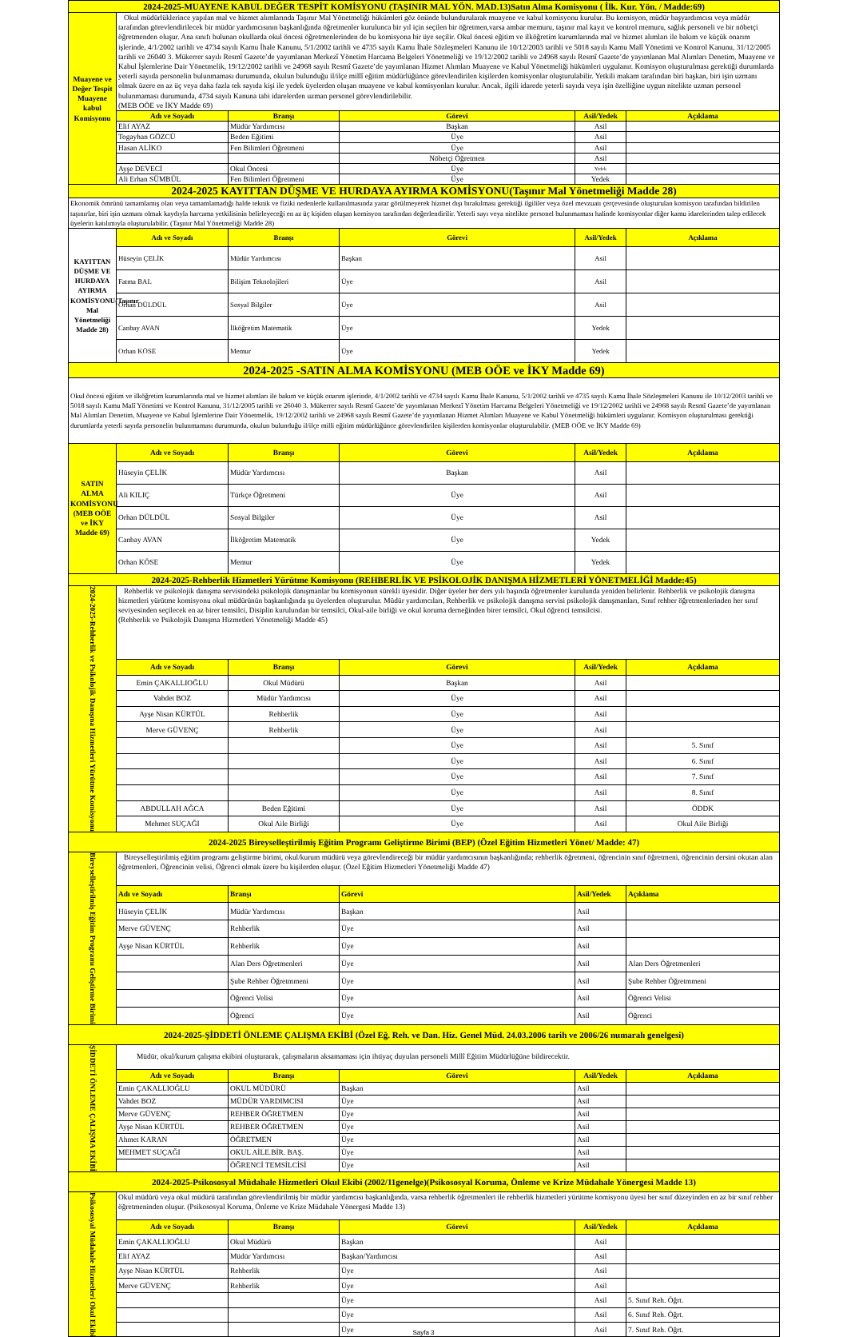| 2024-2025-MUAYENE KABUL DEĞER TESPİT KOMİSYONU (TAŞINIR MAL YÖN. MAD.13)Satın Alma Komisyonu ( İlk. Kur. Yön. / Madde:69) | | | | | |
| Muayene ve Değer Tespit Muayene kabul Komisyonu | Okul müdürlüklerince yapılan mal ve hizmet alımlarında Taşınır Mal Yönetmeliği hükümleri göz önünde bulundurularak muayene ve kabul komisyonu kurulur. Bu komisyon, müdür başyardımcısı veya müdür tarafından görevlendirilecek bir müdür yardımcısının başkanlığında öğretmenler kurulunca bir yıl için seçilen bir öğretmen,varsa ambar memuru, taşınır mal kayıt ve kontrol memuru, sağlık personeli ve bir nöbetçi öğretmenden oluşur. Ana sınıfı bulunan okullarda okul öncesi öğretmenlerinden de bu komisyona bir üye seçilir. Okul öncesi eğitim ve ilköğretim kurumlarında mal ve hizmet alımları ile bakım ve küçük onarım işlerinde, 4/1/2002 tarihli ve 4734 sayılı Kamu İhale Kanunu, 5/1/2002 tarihli ve 4735 sayılı Kamu İhale Sözleşmeleri Kanunu ile 10/12/2003 tarihli ve 5018 sayılı Kamu Malî Yönetimi ve Kontrol Kanunu, 31/12/2005 tarihli ve 26040 3. Mükerrer sayılı Resmî Gazete’de yayımlanan Merkezî Yönetim Harcama Belgeleri Yönetmeliği ve 19/12/2002 tarihli ve 24968 sayılı Resmî Gazete’de yayımlanan Mal Alımları Denetim, Muayene ve Kabul İşlemlerine Dair Yönetmelik, 19/12/2002 tarihli ve 24968 sayılı Resmî Gazete’de yayımlanan Hizmet Alımları Muayene ve Kabul Yönetmeliği hükümleri uygulanır. Komisyon oluşturulması gerektiği durumlarda yeterli sayıda personelin bulunmaması durumunda, okulun bulunduğu il/ilçe millî eğitim müdürlüğünce görevlendirilen kişilerden komisyonlar oluşturulabilir. Yetkili makam tarafından biri başkan, biri işin uzmanı olmak üzere en az üç veya daha fazla tek sayıda kişi ile yedek üyelerden oluşan muayene ve kabul komisyonları kurulur. Ancak, ilgili idarede yeterli sayıda veya işin özelliğine uygun nitelikte uzman personel bulunmaması durumunda, 4734 sayılı Kanuna tabi idarelerden uzman personel görevlendirilebilir. (MEB OÖE ve İKY Madde 69) | | | | |
| | Adı ve Soyadı | Branşı | Görevi | Asil/Yedek | Açıklama |
| | Elif AYAZ | Müdür Yardımcısı | Başkan | Asil | |
| | Togayhan GÖZCÜ | Beden Eğitimi | Üye | Asil | |
| | Hasan ALİKO | Fen Bilimleri Öğretmeni | Üye | Asil | |
| | | | Nöbetçi Öğretmen | Asil | |
| | Ayşe DEVECİ | Okul Öncesi | Üye | Yedek | |
| | Ali Erhan SÜMBÜL | Fen Bilimleri Öğretmeni | Üye | Yedek | |
| 2024-2025 KAYITTAN DÜŞME VE HURDAYA AYIRMA KOMİSYONU(Taşınır Mal Yönetmeliği Madde 28) | | | | | |
| Ekonomik ömrünü tamamlamış olan veya tamamlamadığı halde teknik ve fiziki nedenlerle kullanılmasında yarar görülmeyerek hizmet dışı bırakılması gerektiği ilgililer veya özel mevzuatı çerçevesinde oluşturulan komisyon tarafından bildirilen taşınırlar, biri işin uzmanı olmak kaydıyla harcama yetkilisinin belirleyeceği en az üç kişiden oluşan komisyon tarafından değerlendirilir. Yeterli sayı veya nitelikte personel bulunmaması halinde komisyonlar diğer kamu idarelerinden talep edilecek üyelerin katılımıyla oluşturulabilir. (Taşınır Mal Yönetmeliği Madde 28) | | | | | |
| KAYITTAN DÜŞME VE HURDAYA AYIRMA KOMİSYONU(Taşınır Mal Yönetmeliği Madde 28) | Adı ve Soyadı | Branşı | Görevi | Asil/Yedek | Açıklama |
| | Hüseyin ÇELİK | Müdür Yardımcısı | Başkan | Asil | |
| | Fatma BAL | Bilişim Teknolojileri | Üye | Asil | |
| | Orhan DÜLDÜL | Sosyal Bilgiler | Üye | Asil | |
| | Canbay AVAN | İlköğretim Matematik | Üye | Yedek | |
| | Orhan KÖSE | Memur | Üye | Yedek | |
| 2024-2025 -SATIN ALMA KOMİSYONU (MEB OÖE ve İKY Madde 69) | | | | | |
| Okul öncesi eğitim ve ilköğretim kurumlarında mal ve hizmet alımları ile bakım ve küçük onarım işlerinde, 4/1/2002 tarihli ve 4734 sayılı Kamu İhale Kanunu, 5/1/2002 tarihli ve 4735 sayılı Kamu İhale Sözleşmeleri Kanunu ile 10/12/2003 tarihli ve 5018 sayılı Kamu Malî Yönetimi ve Kontrol Kanunu, 31/12/2005 tarihli ve 26040 3. Mükerrer sayılı Resmî Gazete’de yayımlanan Merkezî Yönetim Harcama Belgeleri Yönetmeliği ve 19/12/2002 tarihli ve 24968 sayılı Resmî Gazete’de yayımlanan Mal Alımları Denetim, Muayene ve Kabul İşlemlerine Dair Yönetmelik, 19/12/2002 tarihli ve 24968 sayılı Resmî Gazete’de yayımlanan Hizmet Alımları Muayene ve Kabul Yönetmeliği hükümleri uygulanır. Komisyon oluşturulması gerektiği durumlarda yeterli sayıda personelin bulunmaması durumunda, okulun bulunduğu il/ilçe milli eğitim müdürlüğünce görevlendirilen kişilerden komisyonlar oluşturulabilir. (MEB OÖE ve İKY Madde 69) | | | | | |
| SATIN ALMA KOMİSYONU (MEB OÖE ve İKY Madde 69) | Adı ve Soyadı | Branşı | Görevi | Asil/Yedek | Açıklama |
| | Hüseyin ÇELİK | Müdür Yardımcısı | Başkan | Asil | |
| | Ali KILIÇ | Türkçe Öğretmeni | Üye | Asil | |
| | Orhan DÜLDÜL | Sosyal Bilgiler | Üye | Asil | |
| | Canbay AVAN | İlköğretim Matematik | Üye | Yedek | |
| | Orhan KÖSE | Memur | Üye | Yedek | |
| 2024-2025-Rehberlik Hizmetleri Yürütme Komisyonu (REHBERLİK VE PSİKOLOJİK DANIŞMA HİZMETLERİ YÖNETMELİĞİ Madde:45) | | | | | |
| 2024-2025-Rehberlik ve Psikolojik Danışma Hizmetleri Yürütme Komisyonu | Rehberlik ve psikolojik danışma servisindeki psikolojik danışmanlar bu komisyonun sürekli üyesidir. Diğer üyeler her ders yılı başında öğretmenler kurulunda yeniden belirlenir. Rehberlik ve psikolojik danışma hizmetleri yürütme komisyonu okul müdürünün başkanlığında şu üyelerden oluşturulur. Müdür yardımcıları, Rehberlik ve psikolojik danışma servisi psikolojik danışmanları, Sınıf rehber öğretmenlerinden her sınıf seviyesinden seçilecek en az birer temsilci, Disiplin kurulundan bir temsilci, Okul-aile birliği ve okul koruma derneğinden birer temsilci, Okul öğrenci temsilcisi. (Rehberlik ve Psikolojik Danışma Hizmetleri Yönetmeliği Madde 45) | | | | |
| | Adı ve Soyadı | Branşı | Görevi | Asil/Yedek | Açıklama |
| | Emin ÇAKALLIOĞLU | Okul Müdürü | Başkan | Asil | |
| | Vahdet BOZ | Müdür Yardımcısı | Üye | Asil | |
| | Ayşe Nisan KÜRTÜL | Rehberlik | Üye | Asil | |
| | Merve GÜVENÇ | Rehberlik | Üye | Asil | |
| | | | Üye | Asil | 5. Sınıf |
| | | | Üye | Asil | 6. Sınıf |
| | | | Üye | Asil | 7. Sınıf |
| | | | Üye | Asil | 8. Sınıf |
| | ABDULLAH AĞCA | Beden Eğitimi | Üye | Asil | ÖDDK |
| | Mehmet SUÇAĞI | Okul Aile Birliği | Üye | Asil | Okul Aile Birliği |
| 2024-2025 Bireyselleştirilmiş Eğitim Programı Geliştirme Birimi (BEP) (Özel Eğitim Hizmetleri Yönet/ Madde: 47) | | | | | |
| Bireyselleştirilmiş Eğitim Programı Geliştirme Birimi | Bireyselleştirilmiş eğitim programı geliştirme birimi, okul/kurum müdürü veya görevlendireceği bir müdür yardımcısının başkanlığında; rehberlik öğretmeni, öğrencinin sınıf öğretmeni, öğrencinin dersini okutan alan öğretmenleri, Öğrencinin velisi, Öğrenci olmak üzere bu kişilerden oluşur. (Özel Eğitim Hizmetleri Yönetmeliği Madde 47) | | | | |
| | Adı ve Soyadı | Branşı | Görevi | Asil/Yedek | Açıklama |
| | Hüseyin ÇELİK | Müdür Yardımcısı | Başkan | Asil | |
| | Merve GÜVENÇ | Rehberlik | Üye | Asil | |
| | Ayşe Nisan KÜRTÜL | Rehberlik | Üye | Asil | |
| | | Alan Ders Öğretmenleri | Üye | Asil | Alan Ders Öğretmenleri |
| | | Şube Rehber Öğretmmeni | Üye | Asil | Şube Rehber Öğretmmeni |
| | | Öğrenci Velisi | Üye | Asil | Öğrenci Velisi |
| | | Öğrenci | Üye | Asil | Öğrenci |
| 2024-2025-ŞİDDETİ ÖNLEME ÇALIŞMA EKİBİ (Özel Eğ. Reh. ve Dan. Hiz. Genel Müd. 24.03.2006 tarih ve 2006/26 numaralı genelgesi) | | | | | |
| ŞİDDETİ ÖNLEME ÇALIŞMA EKİBİ | Müdür, okul/kurum çalışma ekibini oluşturarak, çalışmaların aksamaması için ihtiyaç duyulan personeli Millî Eğitim Müdürlüğüne bildirecektir. | | | | |
| | Adı ve Soyadı | Branşı | Görevi | Asil/Yedek | Açıklama |
| | Emin ÇAKALLIOĞLU | OKUL MÜDÜRÜ | Başkan | Asil | |
| | Vahdet BOZ | MÜDÜR YARDIMCISI | Üye | Asil | |
| | Merve GÜVENÇ | REHBER ÖĞRETMEN | Üye | Asil | |
| | Ayşe Nisan KÜRTÜL | REHBER ÖĞRETMEN | Üye | Asil | |
| | Ahmet KARAN | ÖĞRETMEN | Üye | Asil | |
| | MEHMET SUÇAĞI | OKUL AİLE.BİR. BAŞ. | Üye | Asil | |
| | | ÖĞRENCİ TEMSİLCİSİ | Üye | Asil | |
| 2024-2025-Psikososyal Müdahale Hizmetleri Okul Ekibi (2002/11genelge)(Psikososyal Koruma, Önleme ve Krize Müdahale Yönergesi Madde 13) | | | | | |
| Psikososyal Müdahale Hizmetleri Okul Ekibi | Okul müdürü veya okul müdürü tarafından görevlendirilmiş bir müdür yardımcısı başkanlığında, varsa rehberlik öğretmenleri ile rehberlik hizmetleri yürütme komisyonu üyesi her sınıf düzeyinden en az bir sınıf rehber öğretmeninden oluşur. (Psikososyal Koruma, Önleme ve Krize Müdahale Yönergesi Madde 13) | | | | |
| | Adı ve Soyadı | Branşı | Görevi | Asil/Yedek | Açıklama |
| | Emin ÇAKALLIOĞLU | Okul Müdürü | Başkan | Asil | |
| | Elif AYAZ | Müdür Yardımcısı | Başkan/Yardımcısı | Asil | |
| | Ayşe Nisan KÜRTÜL | Rehberlik | Üye | Asil | |
| | Merve GÜVENÇ | Rehberlik | Üye | Asil | |
| | | | Üye | Asil | 5. Sınıf Reh. Öğrt. |
| | | | Üye | Asil | 6. Sınıf Reh. Öğrt. |
| | | | Üye | Asil | 7. Sınıf Reh. Öğrt. |
Sayfa 3